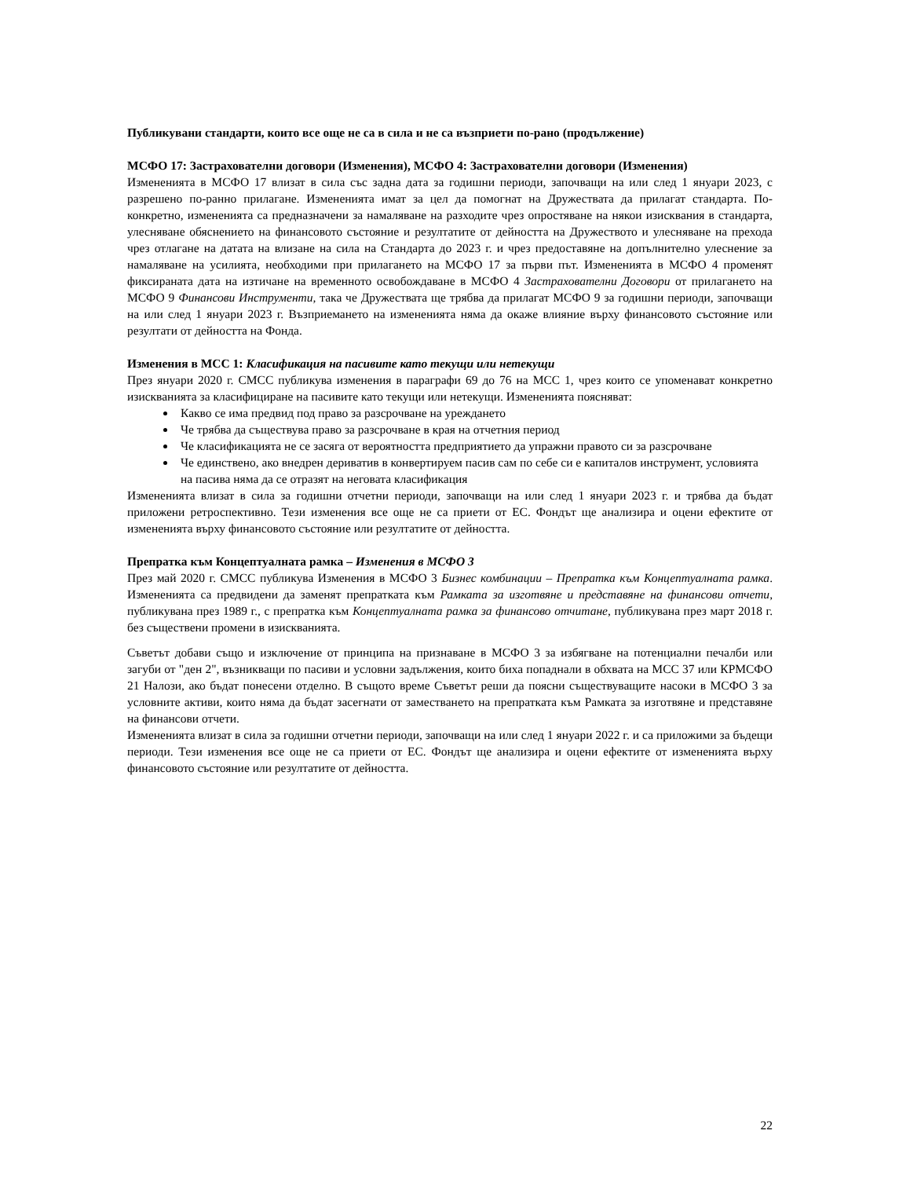Публикувани стандарти, които все още не са в сила и не са възприети по-рано (продължение)
МСФО 17: Застрахователни договори (Изменения), МСФО 4: Застрахователни договори (Изменения)
Измененията в МСФО 17 влизат в сила със задна дата за годишни периоди, започващи на или след 1 януари 2023, с разрешено по-ранно прилагане. Измененията имат за цел да помогнат на Дружествата да прилагат стандарта. По-конкретно, измененията са предназначени за намаляване на разходите чрез опростяване на някои изисквания в стандарта, улесняване обяснението на финансовото състояние и резултатите от дейността на Дружеството и улесняване на прехода чрез отлагане на датата на влизане на сила на Стандарта до 2023 г. и чрез предоставяне на допълнително улеснение за намаляване на усилията, необходими при прилагането на МСФО 17 за първи път. Измененията в МСФО 4 променят фиксираната дата на изтичане на временното освобождаване в МСФО 4 Застрахователни Договори от прилагането на МСФО 9 Финансови Инструменти, така че Дружествата ще трябва да прилагат МСФО 9 за годишни периоди, започващи на или след 1 януари 2023 г. Възприемането на измененията няма да окаже влияние върху финансовото състояние или резултати от дейността на Фонда.
Изменения в МСС 1: Класификация на пасивите като текущи или нетекущи
През януари 2020 г. СМСС публикува изменения в параграфи 69 до 76 на МСС 1, чрез които се упоменават конкретно изискванията за класифициране на пасивите като текущи или нетекущи. Измененията поясняват:
Какво се има предвид под право за разсрочване на уреждането
Че трябва да съществува право за разсрочване в края на отчетния период
Че класификацията не се засяга от вероятността предприятието да упражни правото си за разсрочване
Че единствено, ако внедрен дериватив в конвертируем пасив сам по себе си е капиталов инструмент, условията на пасива няма да се отразят на неговата класификация
Измененията влизат в сила за годишни отчетни периоди, започващи на или след 1 януари 2023 г. и трябва да бъдат приложени ретроспективно. Тези изменения все още не са приети от ЕС. Фондът ще анализира и оцени ефектите от измененията върху финансовото състояние или резултатите от дейността.
Препратка към Концептуалната рамка – Изменения в МСФО 3
През май 2020 г. СМСС публикува Изменения в МСФО 3 Бизнес комбинации – Препратка към Концептуалната рамка. Измененията са предвидени да заменят препратката към Рамката за изготвяне и представяне на финансови отчети, публикувана през 1989 г., с препратка към Концептуалната рамка за финансово отчитане, публикувана през март 2018 г. без съществени промени в изискванията.
Съветът добави също и изключение от принципа на признаване в МСФО 3 за избягване на потенциални печалби или загуби от "ден 2", възникващи по пасиви и условни задължения, които биха попаднали в обхвата на МСС 37 или КРМСФО 21 Налози, ако бъдат понесени отделно. В същото време Съветът реши да поясни съществуващите насоки в МСФО 3 за условните активи, които няма да бъдат засегнати от заместването на препратката към Рамката за изготвяне и представяне на финансови отчети.
Измененията влизат в сила за годишни отчетни периоди, започващи на или след 1 януари 2022 г. и са приложими за бъдещи периоди. Тези изменения все още не са приети от ЕС. Фондът ще анализира и оцени ефектите от измененията върху финансовото състояние или резултатите от дейността.
22